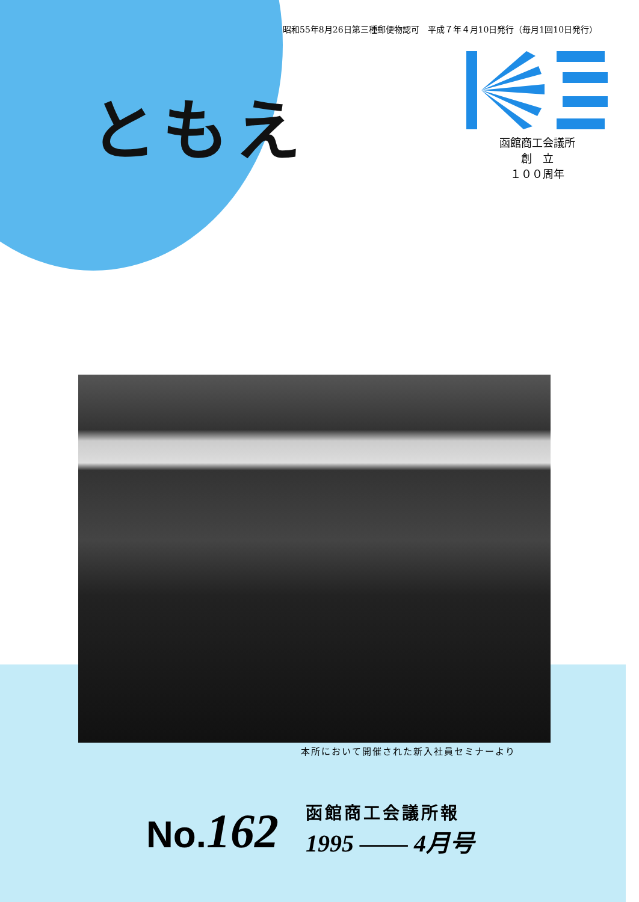昭和55年8月26日第三種郵便物認可　平成７年４月10日発行（毎月1回10日発行）
ともえ
函館商工会議所
創　立
１００周年
本所において開催された新入社員セミナーより
No.162
函館商工会議所報
1995 —— 4月号